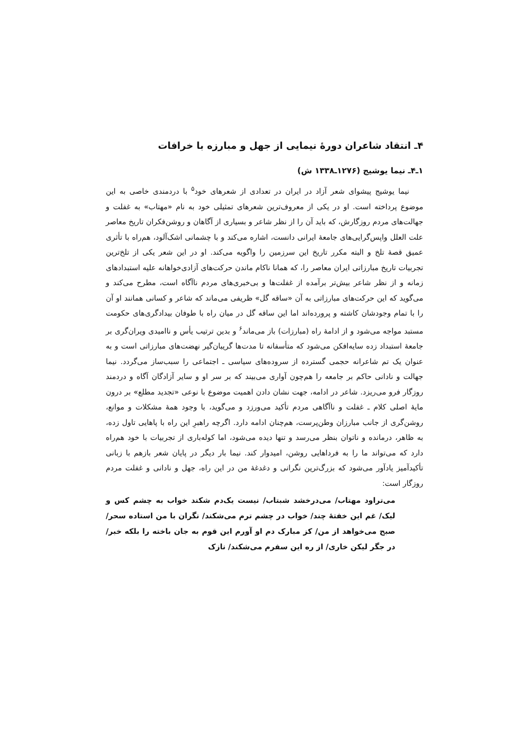۴ـ انتقاد شاعران دورهٔ نیمایی از جهل و مبارزه با خرافات
۱ـ۴ـ نیما یوشیج (۱۲۷۶ـ۱۳۳۸ ش)
نیما یوشیج پیشوای شعر آزاد در ایران در تعدادی از شعرهای خود<sup>۵</sup> با دردمندی خاصی به این موضوع پرداخته است. او در یکی از معروف‌ترین شعرهای تمثیلی خود به نام «مهتاب» به غفلت و جهالت‌های مردم روزگارش، که باید آن را از نظر شاعر و بسیاری از آگاهان و روشن‌فکران تاریخ معاصر علت العلل واپس‌گرایی‌های جامعهٔ ایرانی دانست، اشاره می‌کند و با چشمانی اشک‌آلود، هم‌راه با تأثری عمیق قصهٔ تلخ و البته مکرر تاریخ این سرزمین را واگویه می‌کند. او در این شعر یکی از تلخ‌ترین تجربیات تاریخ مبارزاتی ایران معاصر را، که همانا ناکام ماندن حرکت‌های آزادی‌خواهانه علیه استبدادهای زمانه و از نظر شاعر بیش‌تر برآمده از غفلت‌ها و بی‌خبری‌های مردم ناآگاه است، مطرح می‌کند و می‌گوید که این حرکت‌های مبارزاتی به آن «ساقه گل» ظریفی می‌ماند که شاعر و کسانی همانند او آن را با تمام وجودشان کاشته و پرورده‌اند اما این ساقه گل در میان راه با طوفان بیدادگری‌های حکومت مستبد مواجه می‌شود و از ادامهٔ راه (مبارزات) باز می‌ماند<sup>۶</sup> و بدین ترتیب یأس و ناامیدی ویران‌گری بر جامعهٔ استبداد زده سایه‌افکن می‌شود که متأسفانه تا مدت‌ها گریبان‌گیر نهضت‌های مبارزاتی است و به عنوان یک تم شاعرانه حجمی گسترده از سروده‌های سیاسی ـ اجتماعی را سبب‌ساز می‌گردد. نیما جهالت و نادانی حاکم بر جامعه را هم‌چون آواری می‌بیند که بر سر او و سایر آزادگان آگاه و دردمند روزگار فرو می‌ریزد. شاعر در ادامه، جهت نشان دادن اهمیت موضوع با نوعی «تجدید مطلع» بر درون مایهٔ اصلی کلام ـ غفلت و ناآگاهی مردم تأکید می‌ورزد و می‌گوید، با وجود همهٔ مشکلات و موانع، روشن‌گری از جانب مبارزان وطن‌پرست، هم‌چنان ادامه دارد. اگرچه راهبرِ این راه با پاهایی تاول زده، به ظاهر، درمانده و ناتوان بنظر می‌رسد و تنها دیده می‌شود، اما کوله‌باری از تجربیات با خود هم‌راه دارد که می‌تواند ما را به فرداهایی روشن، امیدوار کند. نیما بار دیگر در پایان شعر بازهم با زبانی تأکیدآمیز یادآور می‌شود که بزرگ‌ترین نگرانی و دغدغهٔ من در این راه، جهل و نادانی و غفلت مردم روزگار است:
می‌تراود مهتاب/ می‌درخشد شبتاب/ نیست یک‌دم شکند خواب به چشم کس و لیک/ غم این خفتهٔ چند/ خواب در چشم ترم می‌شکند/ نگران با من استاده سحر/ صبح می‌خواهد از من/ کز مبارک دم او آورم این قوم به جان باخته را بلکه خبر/ در جگر لیکن خاری/ از ره این سفرم می‌شکند/ نازک